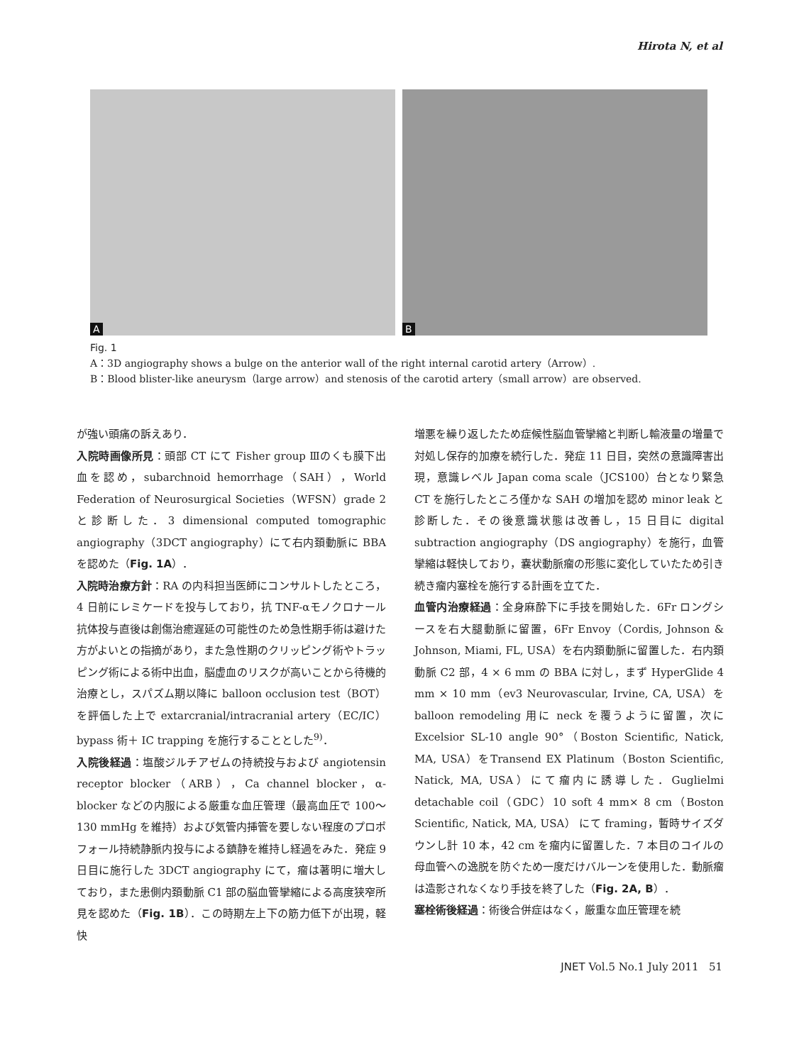Hirota N, et al
A
B
Fig. 1
A：3D angiography shows a bulge on the anterior wall of the right internal carotid artery（Arrow）.
B：Blood blister-like aneurysm（large arrow）and stenosis of the carotid artery（small arrow）are observed.
が強い頭痛の訴えあり．
入院時画像所見：頭部 CT にて Fisher group Ⅲのくも膜下出血を認め，subarchnoid hemorrhage（SAH），World Federation of Neurosurgical Societies（WFSN）grade 2 と診断した．3 dimensional computed tomographic angiography（3DCT angiography）にて右内頚動脈に BBA を認めた（Fig. 1A）．
入院時治療方針：RA の内科担当医師にコンサルトしたところ，4 日前にレミケードを投与しており，抗 TNF-αモノクロナール抗体投与直後は創傷治癒遅延の可能性のため急性期手術は避けた方がよいとの指摘があり，また急性期のクリッピング術やトラッピング術による術中出血，脳虚血のリスクが高いことから待機的治療とし，スパズム期以降に balloon occlusion test（BOT）を評価した上で extarcranial/intracranial artery（EC/IC）bypass 術＋ IC trapping を施行することとした<sup>9)</sup>．
入院後経過：塩酸ジルチアゼムの持続投与および angiotensin receptor blocker（ARB），Ca channel blocker，α-blocker などの内服による厳重な血圧管理（最高血圧で 100〜130 mmHg を維持）および気管内挿管を要しない程度のプロポフォール持続静脈内投与による鎮静を維持し経過をみた．発症 9 日目に施行した 3DCT angiography にて，瘤は著明に増大しており，また患側内頚動脈 C1 部の脳血管攣縮による高度狭窄所見を認めた（Fig. 1B）．この時期左上下の筋力低下が出現，軽快
増悪を繰り返したため症候性脳血管攣縮と判断し輸液量の増量で対処し保存的加療を続行した．発症 11 日目，突然の意識障害出現，意識レベル Japan coma scale（JCS100）台となり緊急 CT を施行したところ僅かな SAH の増加を認め minor leak と診断した．その後意識状態は改善し，15 日目に digital subtraction angiography（DS angiography）を施行，血管攣縮は軽快しており，嚢状動脈瘤の形態に変化していたため引き続き瘤内塞栓を施行する計画を立てた．
血管内治療経過：全身麻酔下に手技を開始した．6Fr ロングシースを右大腿動脈に留置，6Fr Envoy（Cordis, Johnson & Johnson, Miami, FL, USA）を右内頚動脈に留置した．右内頚動脈 C2 部，4 × 6 mm の BBA に対し，まず HyperGlide 4 mm × 10 mm（ev3 Neurovascular, Irvine, CA, USA）を balloon remodeling 用に neck を覆うように留置，次に Excelsior SL-10 angle 90°（Boston Scientific, Natick, MA, USA）をTransend EX Platinum（Boston Scientific, Natick, MA, USA）にて瘤内に誘導した．Guglielmi detachable coil（GDC）10 soft 4 mm× 8 cm（Boston Scientific, Natick, MA, USA） にて framing，暫時サイズダウンし計 10 本，42 cm を瘤内に留置した．7 本目のコイルの母血管への逸脱を防ぐため一度だけバルーンを使用した．動脈瘤は造影されなくなり手技を終了した（Fig. 2A, B）．
塞栓術後経過：術後合併症はなく，厳重な血圧管理を続
JNET Vol.5 No.1 July 2011 51